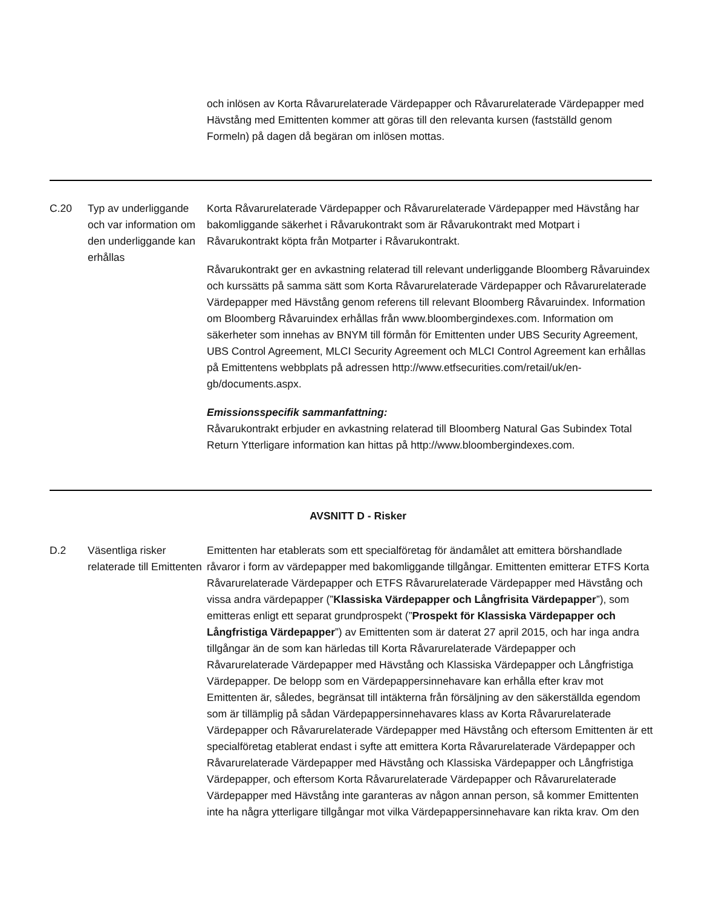och inlösen av Korta Råvarurelaterade Värdepapper och Råvarurelaterade Värdepapper med Hävstång med Emittenten kommer att göras till den relevanta kursen (fastställd genom Formeln) på dagen då begäran om inlösen mottas.
C.20 Typ av underliggande och var information om den underliggande kan erhållas
Korta Råvarurelaterade Värdepapper och Råvarurelaterade Värdepapper med Hävstång har bakomliggande säkerhet i Råvarukontrakt som är Råvarukontrakt med Motpart i Råvarukontrakt köpta från Motparter i Råvarukontrakt.
Råvarukontrakt ger en avkastning relaterad till relevant underliggande Bloomberg Råvaruindex och kurssätts på samma sätt som Korta Råvarurelaterade Värdepapper och Råvarurelaterade Värdepapper med Hävstång genom referens till relevant Bloomberg Råvaruindex. Information om Bloomberg Råvaruindex erhållas från www.bloombergindexes.com. Information om säkerheter som innehas av BNYM till förmån för Emittenten under UBS Security Agreement, UBS Control Agreement, MLCI Security Agreement och MLCI Control Agreement kan erhållas på Emittentens webbplats på adressen http://www.etfsecurities.com/retail/uk/en-gb/documents.aspx.
Emissionsspecifik sammanfattning:
Råvarukontrakt erbjuder en avkastning relaterad till Bloomberg Natural Gas Subindex Total Return Ytterligare information kan hittas på http://www.bloombergindexes.com.
AVSNITT D - Risker
D.2 Väsentliga risker relaterade till Emittenten
Emittenten har etablerats som ett specialföretag för ändamålet att emittera börshandlade råvaror i form av värdepapper med bakomliggande tillgångar. Emittenten emitterar ETFS Korta Råvarurelaterade Värdepapper och ETFS Råvarurelaterade Värdepapper med Hävstång och vissa andra värdepapper (”Klassiska Värdepapper och Långfrisita Värdepapper”), som emitteras enligt ett separat grundprospekt (”Prospekt för Klassiska Värdepapper och Långfristiga Värdepapper”) av Emittenten som är daterat 27 april 2015, och har inga andra tillgångar än de som kan härledas till Korta Råvarurelaterade Värdepapper och Råvarurelaterade Värdepapper med Hävstång och Klassiska Värdepapper och Långfristiga Värdepapper. De belopp som en Värdepappersinnehavare kan erhålla efter krav mot Emittenten är, således, begränsat till intäkterna från försäljning av den säkerställda egendom som är tillämplig på sådan Värdepappersinnehavares klass av Korta Råvarurelaterade Värdepapper och Råvarurelaterade Värdepapper med Hävstång och eftersom Emittenten är ett specialföretag etablerat endast i syfte att emittera Korta Råvarurelaterade Värdepapper och Råvarurelaterade Värdepapper med Hävstång och Klassiska Värdepapper och Långfristiga Värdepapper, och eftersom Korta Råvarurelaterade Värdepapper och Råvarurelaterade Värdepapper med Hävstång inte garanteras av någon annan person, så kommer Emittenten inte ha några ytterligare tillgångar mot vilka Värdepappersinnehavare kan rikta krav. Om den